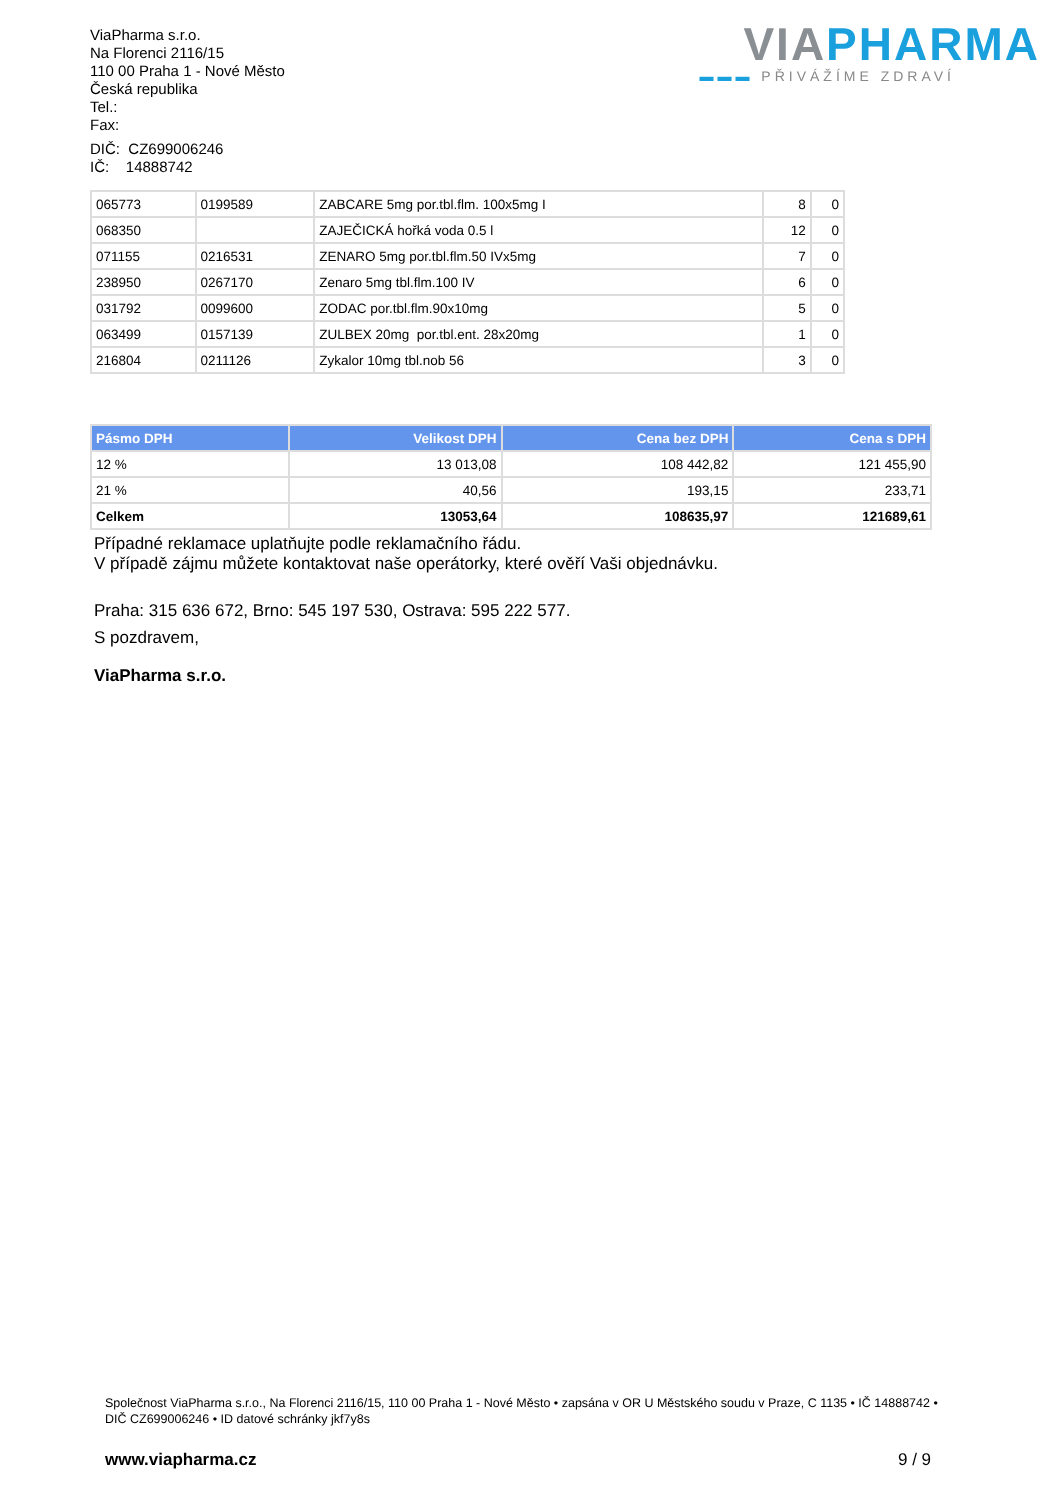ViaPharma s.r.o.
Na Florenci 2116/15
110 00 Praha 1 - Nové Město
Česká republika
Tel.:
Fax:
DIČ: CZ699006246
IČ: 14888742
VIA PHARMA
▬▬▬ PŘIVÁŽÍME ZDRAVÍ
| 065773 | 0199589 | ZABCARE 5mg por.tbl.flm. 100x5mg I | 8 | 0 |
| 068350 | | ZAJEČICKÁ hořká voda 0.5 l | 12 | 0 |
| 071155 | 0216531 | ZENARO 5mg por.tbl.flm.50 IVx5mg | 7 | 0 |
| 238950 | 0267170 | Zenaro 5mg tbl.flm.100 IV | 6 | 0 |
| 031792 | 0099600 | ZODAC por.tbl.flm.90x10mg | 5 | 0 |
| 063499 | 0157139 | ZULBEX 20mg por.tbl.ent. 28x20mg | 1 | 0 |
| 216804 | 0211126 | Zykalor 10mg tbl.nob 56 | 3 | 0 |
| Pásmo DPH | Velikost DPH | Cena bez DPH | Cena s DPH |
| --- | --- | --- | --- |
| 12 % | 13 013,08 | 108 442,82 | 121 455,90 |
| 21 % | 40,56 | 193,15 | 233,71 |
| Celkem | 13053,64 | 108635,97 | 121689,61 |
Případné reklamace uplatňujte podle reklamačního řádu.
V případě zájmu můžete kontaktovat naše operátorky, které ověří Vaši objednávku.
Praha: 315 636 672, Brno: 545 197 530, Ostrava: 595 222 577.
S pozdravem,
ViaPharma s.r.o.
Společnost ViaPharma s.r.o., Na Florenci 2116/15, 110 00 Praha 1 - Nové Město • zapsána v OR U Městského soudu v Praze, C 1135 • IČ 14888742 • DIČ CZ699006246 • ID datové schránky jkf7y8s
www.viapharma.cz 9 / 9